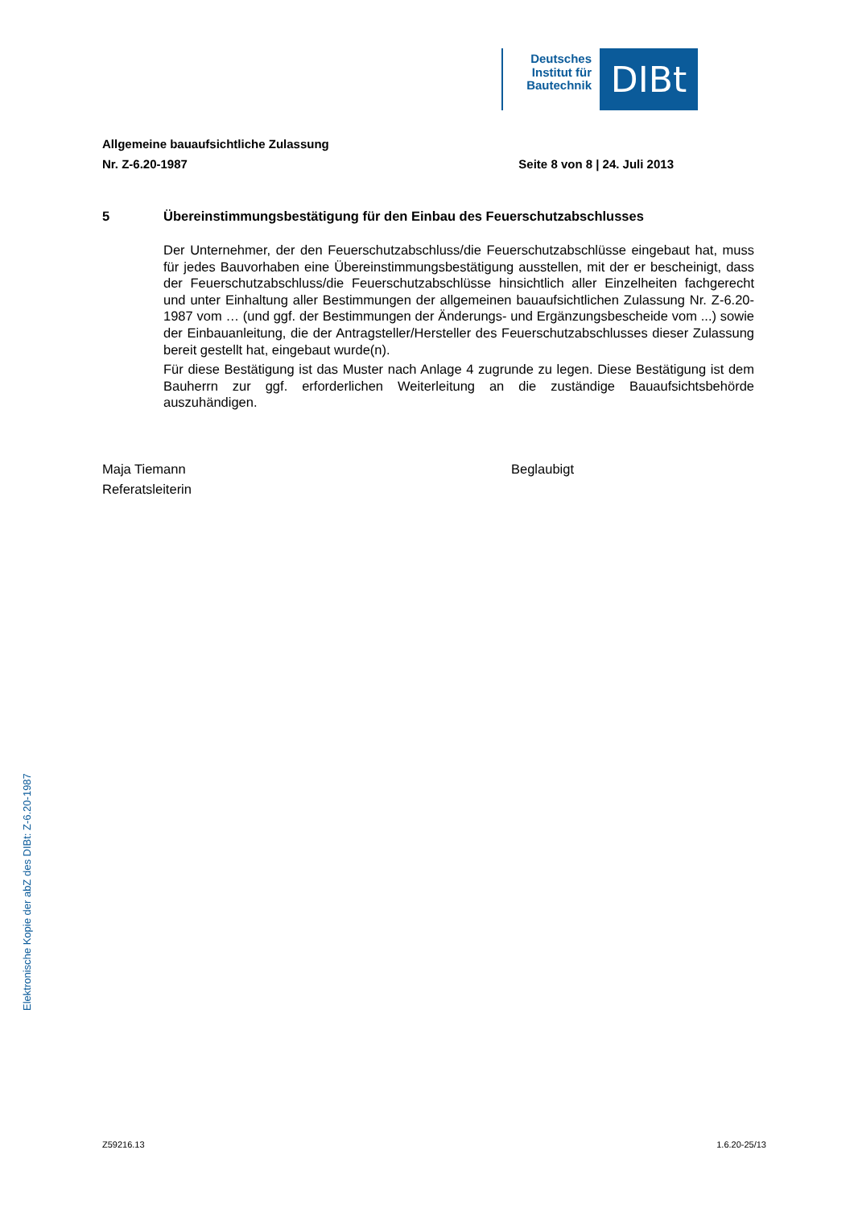Deutsches Institut für Bautechnik
DIBt
Allgemeine bauaufsichtliche Zulassung
Nr. Z-6.20-1987 Seite 8 von 8 | 24. Juli 2013
5 Übereinstimmungsbestätigung für den Einbau des Feuerschutzabschlusses
Der Unternehmer, der den Feuerschutzabschluss/die Feuerschutzabschlüsse eingebaut hat, muss für jedes Bauvorhaben eine Übereinstimmungsbestätigung ausstellen, mit der er bescheinigt, dass der Feuerschutzabschluss/die Feuerschutzabschlüsse hinsichtlich aller Einzelheiten fachgerecht und unter Einhaltung aller Bestimmungen der allgemeinen bauaufsichtlichen Zulassung Nr. Z-6.20-1987 vom … (und ggf. der Bestimmungen der Änderungs- und Ergänzungsbescheide vom ...) sowie der Einbauanleitung, die der Antragsteller/Hersteller des Feuerschutzabschlusses dieser Zulassung bereit gestellt hat, eingebaut wurde(n).
Für diese Bestätigung ist das Muster nach Anlage 4 zugrunde zu legen. Diese Bestätigung ist dem Bauherrn zur ggf. erforderlichen Weiterleitung an die zuständige Bauaufsichtsbehörde auszuhändigen.
Maja Tiemann
Referatsleiterin
Beglaubigt
Elektronische Kopie der abZ des DIBt: Z-6.20-1987
Z59216.13 1.6.20-25/13